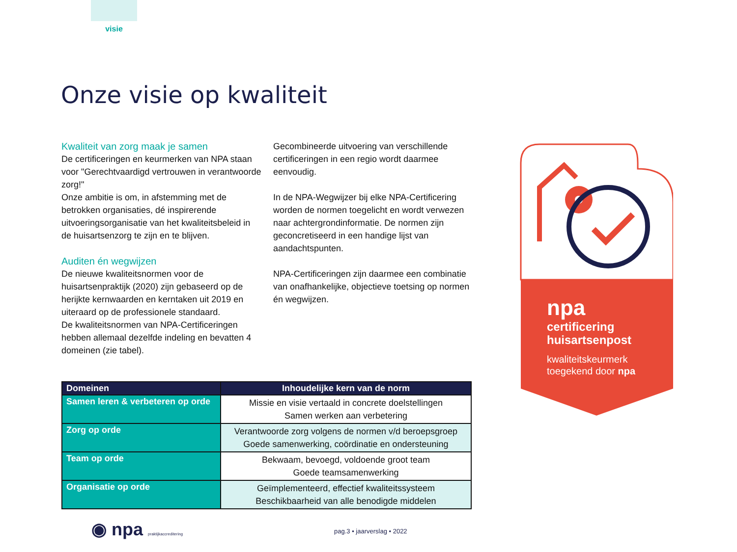visie
Onze visie op kwaliteit
Kwaliteit van zorg maak je samen
De certificeringen en keurmerken van NPA staan voor "Gerechtvaardigd vertrouwen in verantwoorde zorg!"
Onze ambitie is om, in afstemming met de betrokken organisaties, dé inspirerende uitvoeringsorganisatie van het kwaliteitsbeleid in de huisartsenzorg te zijn en te blijven.
Auditen én wegwijzen
De nieuwe kwaliteitsnormen voor de huisartsenpraktijk (2020) zijn gebaseerd op de herijkte kernwaarden en kerntaken uit 2019 en uiteraard op de professionele standaard.
De kwaliteitsnormen van NPA-Certificeringen hebben allemaal dezelfde indeling en bevatten 4 domeinen (zie tabel).
Gecombineerde uitvoering van verschillende certificeringen in een regio wordt daarmee eenvoudig.
In de NPA-Wegwijzer bij elke NPA-Certificering worden de normen toegelicht en wordt verwezen naar achtergrondinformatie. De normen zijn geconcretiseerd in een handige lijst van aandachtspunten.
NPA-Certificeringen zijn daarmee een combinatie van onafhankelijke, objectieve toetsing op normen én wegwijzen.
| Domeinen | Inhoudelijke kern van de norm |
| --- | --- |
| Samen leren & verbeteren op orde | Missie en visie vertaald in concrete doelstellingen Samen werken aan verbetering |
| Zorg op orde | Verantwoorde zorg volgens de normen v/d beroepsgroep Goede samenwerking, coördinatie en ondersteuning |
| Team op orde | Bekwaam, bevoegd, voldoende groot team Goede teamsamenwerking |
| Organisatie op orde | Geïmplementeerd, effectief kwaliteitssysteem Beschikbaarheid van alle benodigde middelen |
npa
certificering
huisartsenpost
kwaliteitskeurmerk
toegekend door npa
◉ npa praktijkaccreditering pag.3 • jaarverslag • 2022